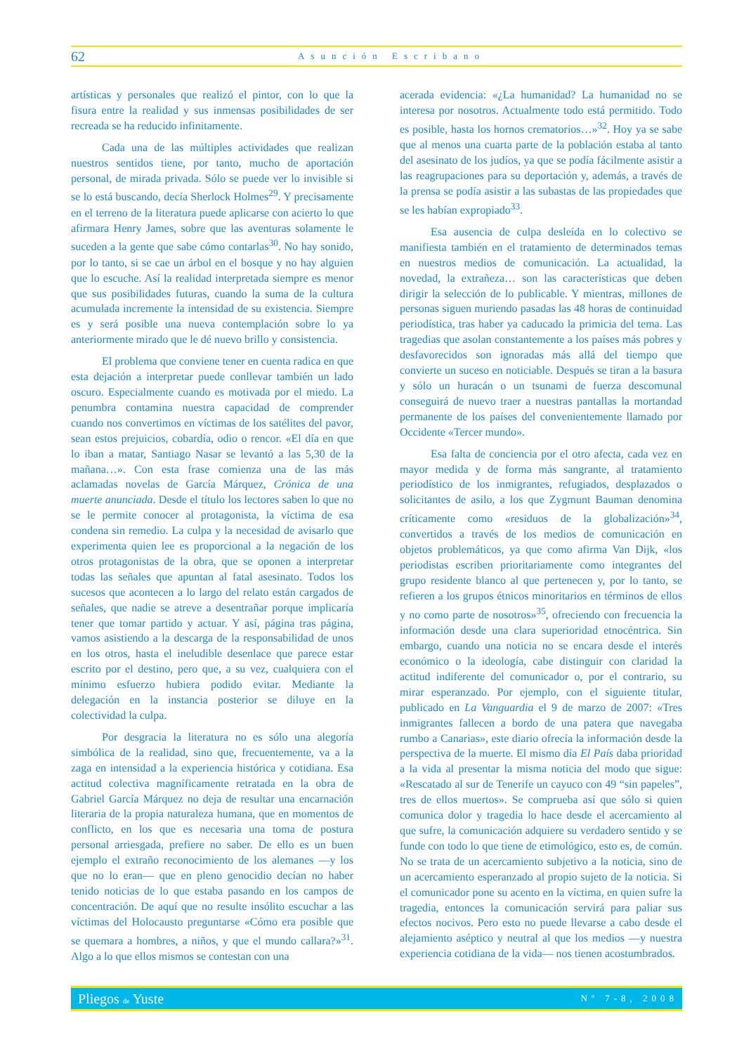62 Asunción Escribano
artísticas y personales que realizó el pintor, con lo que la fisura entre la realidad y sus inmensas posibilidades de ser recreada se ha reducido infinitamente.
Cada una de las múltiples actividades que realizan nuestros sentidos tiene, por tanto, mucho de aportación personal, de mirada privada. Sólo se puede ver lo invisible si se lo está buscando, decía Sherlock Holmes<sup>29</sup>. Y precisamente en el terreno de la literatura puede aplicarse con acierto lo que afirmara Henry James, sobre que las aventuras solamente le suceden a la gente que sabe cómo contarlas<sup>30</sup>. No hay sonido, por lo tanto, si se cae un árbol en el bosque y no hay alguien que lo escuche. Así la realidad interpretada siempre es menor que sus posibilidades futuras, cuando la suma de la cultura acumulada incremente la intensidad de su existencia. Siempre es y será posible una nueva contemplación sobre lo ya anteriormente mirado que le dé nuevo brillo y consistencia.
El problema que conviene tener en cuenta radica en que esta dejación a interpretar puede conllevar también un lado oscuro. Especialmente cuando es motivada por el miedo. La penumbra contamina nuestra capacidad de comprender cuando nos convertimos en víctimas de los satélites del pavor, sean estos prejuicios, cobardía, odio o rencor. «El día en que lo iban a matar, Santiago Nasar se levantó a las 5,30 de la mañana…». Con esta frase comienza una de las más aclamadas novelas de García Márquez, Crónica de una muerte anunciada. Desde el título los lectores saben lo que no se le permite conocer al protagonista, la víctima de esa condena sin remedio. La culpa y la necesidad de avisarlo que experimenta quien lee es proporcional a la negación de los otros protagonistas de la obra, que se oponen a interpretar todas las señales que apuntan al fatal asesinato. Todos los sucesos que acontecen a lo largo del relato están cargados de señales, que nadie se atreve a desentrañar porque implicaría tener que tomar partido y actuar. Y así, página tras página, vamos asistiendo a la descarga de la responsabilidad de unos en los otros, hasta el ineludible desenlace que parece estar escrito por el destino, pero que, a su vez, cualquiera con el mínimo esfuerzo hubiera podido evitar. Mediante la delegación en la instancia posterior se diluye en la colectividad la culpa.
Por desgracia la literatura no es sólo una alegoría simbólica de la realidad, sino que, frecuentemente, va a la zaga en intensidad a la experiencia histórica y cotidiana. Esa actitud colectiva magníficamente retratada en la obra de Gabriel García Márquez no deja de resultar una encarnación literaria de la propia naturaleza humana, que en momentos de conflicto, en los que es necesaria una toma de postura personal arriesgada, prefiere no saber. De ello es un buen ejemplo el extraño reconocimiento de los alemanes —y los que no lo eran— que en pleno genocidio decían no haber tenido noticias de lo que estaba pasando en los campos de concentración. De aquí que no resulte insólito escuchar a las víctimas del Holocausto preguntarse «Cómo era posible que se quemara a hombres, a niños, y que el mundo callara?»<sup>31</sup>. Algo a lo que ellos mismos se contestan con una
acerada evidencia: «¿La humanidad? La humanidad no se interesa por nosotros. Actualmente todo está permitido. Todo es posible, hasta los hornos crematorios…»<sup>32</sup>. Hoy ya se sabe que al menos una cuarta parte de la población estaba al tanto del asesinato de los judíos, ya que se podía fácilmente asistir a las reagrupaciones para su deportación y, además, a través de la prensa se podía asistir a las subastas de las propiedades que se les habían expropiado<sup>33</sup>.
Esa ausencia de culpa desleída en lo colectivo se manifiesta también en el tratamiento de determinados temas en nuestros medios de comunicación. La actualidad, la novedad, la extrañeza… son las características que deben dirigir la selección de lo publicable. Y mientras, millones de personas siguen muriendo pasadas las 48 horas de continuidad periodística, tras haber ya caducado la primicia del tema. Las tragedias que asolan constantemente a los países más pobres y desfavorecidos son ignoradas más allá del tiempo que convierte un suceso en noticiable. Después se tiran a la basura y sólo un huracán o un tsunami de fuerza descomunal conseguirá de nuevo traer a nuestras pantallas la mortandad permanente de los países del convenientemente llamado por Occidente «Tercer mundo».
Esa falta de conciencia por el otro afecta, cada vez en mayor medida y de forma más sangrante, al tratamiento periodístico de los inmigrantes, refugiados, desplazados o solicitantes de asilo, a los que Zygmunt Bauman denomina críticamente como «residuos de la globalización»<sup>34</sup>, convertidos a través de los medios de comunicación en objetos problemáticos, ya que como afirma Van Dijk, «los periodistas escriben prioritariamente como integrantes del grupo residente blanco al que pertenecen y, por lo tanto, se refieren a los grupos étnicos minoritarios en términos de ellos y no como parte de nosotros»<sup>35</sup>, ofreciendo con frecuencia la información desde una clara superioridad etnocéntrica. Sin embargo, cuando una noticia no se encara desde el interés económico o la ideología, cabe distinguir con claridad la actitud indiferente del comunicador o, por el contrario, su mirar esperanzado. Por ejemplo, con el siguiente titular, publicado en La Vanguardia el 9 de marzo de 2007: «Tres inmigrantes fallecen a bordo de una patera que navegaba rumbo a Canarias», este diario ofrecía la información desde la perspectiva de la muerte. El mismo día El País daba prioridad a la vida al presentar la misma noticia del modo que sigue: «Rescatado al sur de Tenerife un cayuco con 49 “sin papeles”, tres de ellos muertos». Se comprueba así que sólo si quien comunica dolor y tragedia lo hace desde el acercamiento al que sufre, la comunicación adquiere su verdadero sentido y se funde con todo lo que tiene de etimológico, esto es, de común. No se trata de un acercamiento subjetivo a la noticia, sino de un acercamiento esperanzado al propio sujeto de la noticia. Si el comunicador pone su acento en la víctima, en quien sufre la tragedia, entonces la comunicación servirá para paliar sus efectos nocivos. Pero esto no puede llevarse a cabo desde el alejamiento aséptico y neutral al que los medios —y nuestra experiencia cotidiana de la vida— nos tienen acostumbrados.
Pliegos de Yuste Nº 7-8, 2008